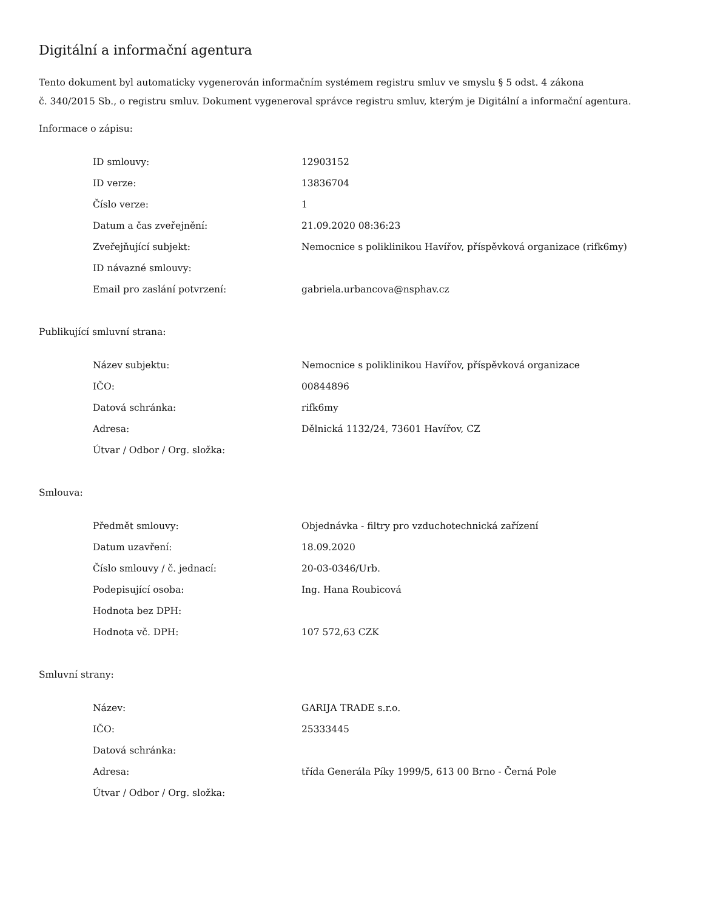Digitální a informační agentura
Tento dokument byl automaticky vygenerován informačním systémem registru smluv ve smyslu § 5 odst. 4 zákona
č. 340/2015 Sb., o registru smluv. Dokument vygeneroval správce registru smluv, kterým je Digitální a informační agentura.
Informace o zápisu:
| ID smlouvy: | 12903152 |
| ID verze: | 13836704 |
| Číslo verze: | 1 |
| Datum a čas zveřejnění: | 21.09.2020 08:36:23 |
| Zveřejňující subjekt: | Nemocnice s poliklinikou Havířov, příspěvková organizace (rifk6my) |
| ID návazné smlouvy: | |
| Email pro zaslání potvrzení: | gabriela.urbancova@nsphav.cz |
Publikující smluvní strana:
| Název subjektu: | Nemocnice s poliklinikou Havířov, příspěvková organizace |
| IČO: | 00844896 |
| Datová schránka: | rifk6my |
| Adresa: | Dělnická 1132/24, 73601 Havířov, CZ |
| Útvar / Odbor / Org. složka: | |
Smlouva:
| Předmět smlouvy: | Objednávka - filtry pro vzduchotechnická zařízení |
| Datum uzavření: | 18.09.2020 |
| Číslo smlouvy / č. jednací: | 20-03-0346/Urb. |
| Podepisující osoba: | Ing. Hana Roubicová |
| Hodnota bez DPH: | |
| Hodnota vč. DPH: | 107 572,63 CZK |
Smluvní strany:
| Název: | GARIJA TRADE s.r.o. |
| IČO: | 25333445 |
| Datová schránka: | |
| Adresa: | třída Generála Píky 1999/5, 613 00 Brno - Černá Pole |
| Útvar / Odbor / Org. složka: | |